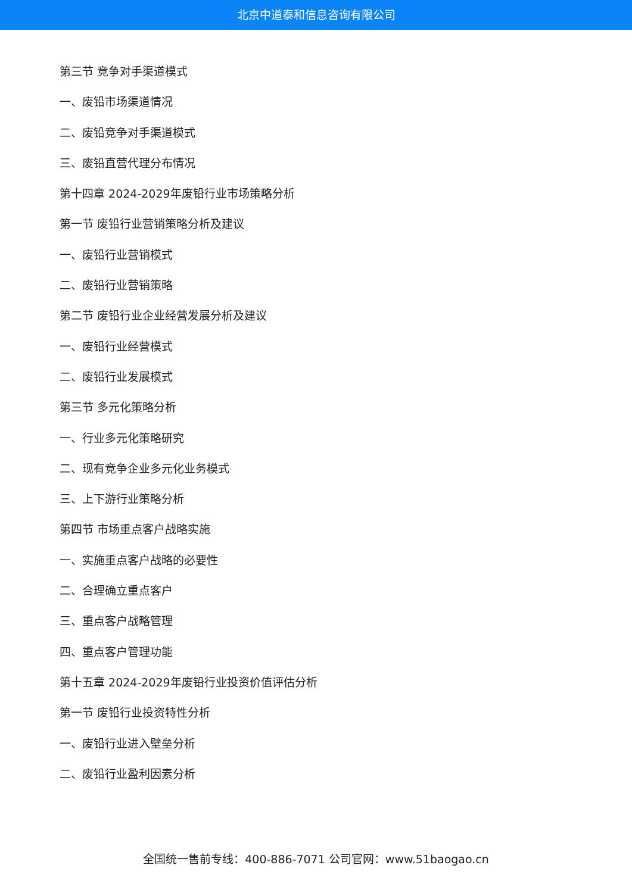北京中道泰和信息咨询有限公司
第三节 竞争对手渠道模式
一、废铅市场渠道情况
二、废铅竞争对手渠道模式
三、废铅直营代理分布情况
第十四章 2024-2029年废铅行业市场策略分析
第一节 废铅行业营销策略分析及建议
一、废铅行业营销模式
二、废铅行业营销策略
第二节 废铅行业企业经营发展分析及建议
一、废铅行业经营模式
二、废铅行业发展模式
第三节 多元化策略分析
一、行业多元化策略研究
二、现有竞争企业多元化业务模式
三、上下游行业策略分析
第四节 市场重点客户战略实施
一、实施重点客户战略的必要性
二、合理确立重点客户
三、重点客户战略管理
四、重点客户管理功能
第十五章 2024-2029年废铅行业投资价值评估分析
第一节 废铅行业投资特性分析
一、废铅行业进入壁垒分析
二、废铅行业盈利因素分析
全国统一售前专线：400-886-7071 公司官网：www.51baogao.cn